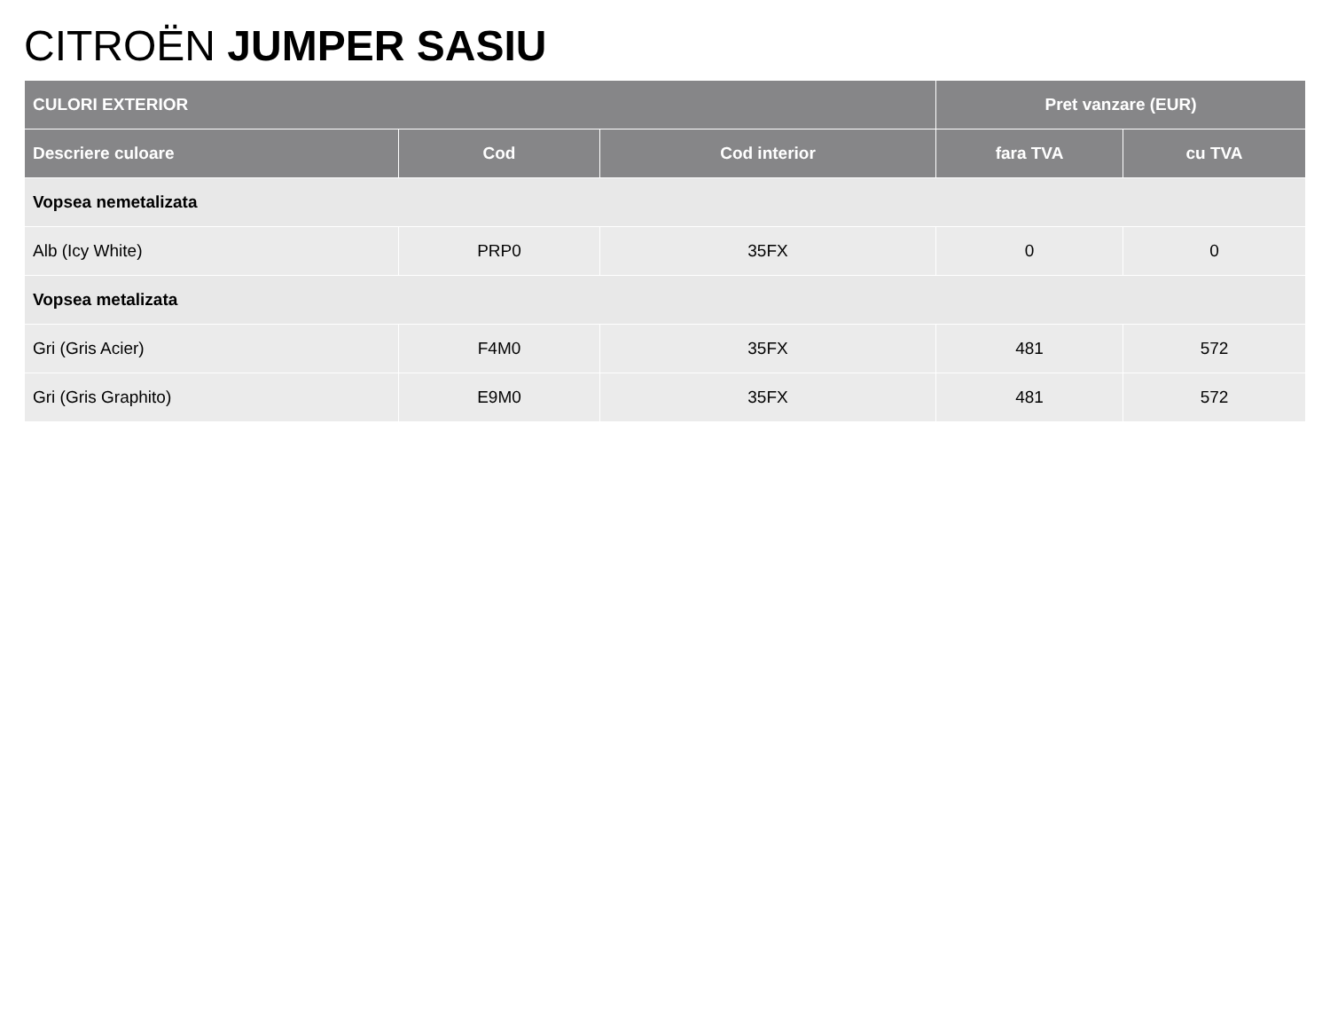CITROËN JUMPER SASIU
| CULORI EXTERIOR | | | Pret vanzare (EUR) | |
| --- | --- | --- | --- | --- |
| Descriere culoare | Cod | Cod interior | fara TVA | cu TVA |
| Vopsea nemetalizata | | | | |
| Alb (Icy White) | PRP0 | 35FX | 0 | 0 |
| Vopsea metalizata | | | | |
| Gri (Gris Acier) | F4M0 | 35FX | 481 | 572 |
| Gri (Gris Graphito) | E9M0 | 35FX | 481 | 572 |